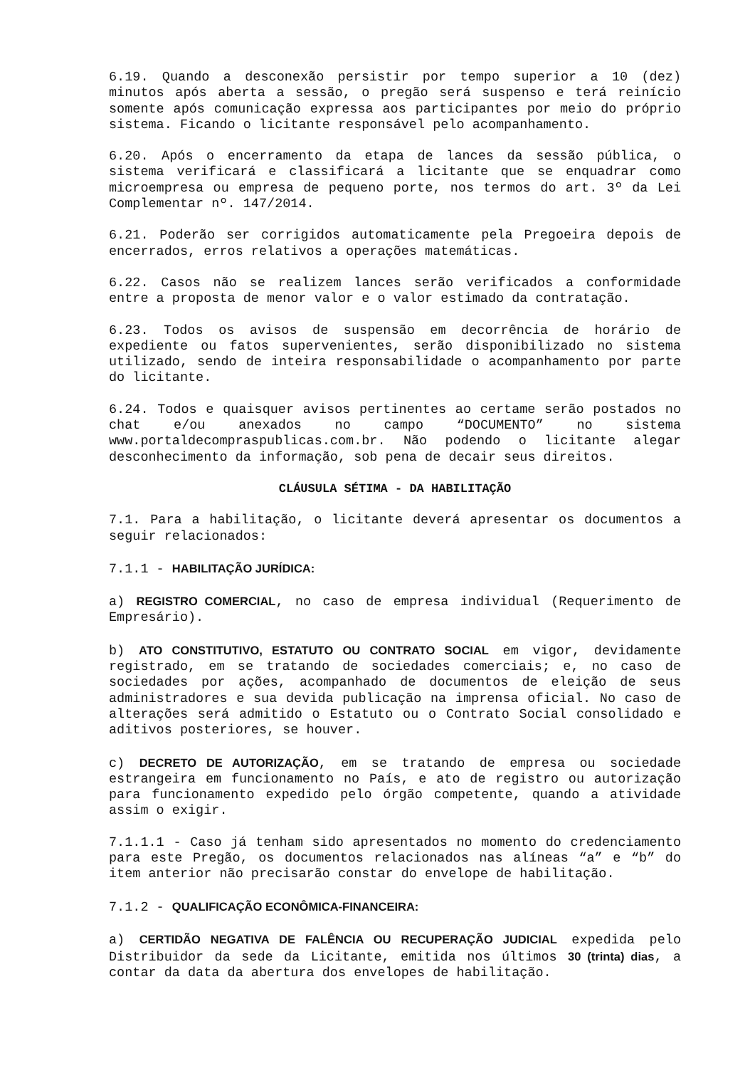6.19. Quando a desconexão persistir por tempo superior a 10 (dez) minutos após aberta a sessão, o pregão será suspenso e terá reinício somente após comunicação expressa aos participantes por meio do próprio sistema. Ficando o licitante responsável pelo acompanhamento.
6.20. Após o encerramento da etapa de lances da sessão pública, o sistema verificará e classificará a licitante que se enquadrar como microempresa ou empresa de pequeno porte, nos termos do art. 3º da Lei Complementar nº. 147/2014.
6.21. Poderão ser corrigidos automaticamente pela Pregoeira depois de encerrados, erros relativos a operações matemáticas.
6.22. Casos não se realizem lances serão verificados a conformidade entre a proposta de menor valor e o valor estimado da contratação.
6.23. Todos os avisos de suspensão em decorrência de horário de expediente ou fatos supervenientes, serão disponibilizado no sistema utilizado, sendo de inteira responsabilidade o acompanhamento por parte do licitante.
6.24. Todos e quaisquer avisos pertinentes ao certame serão postados no chat e/ou anexados no campo “DOCUMENTO” no sistema www.portaldecompraspublicas.com.br. Não podendo o licitante alegar desconhecimento da informação, sob pena de decair seus direitos.
CLÁUSULA SÉTIMA - DA HABILITAÇÃO
7.1. Para a habilitação, o licitante deverá apresentar os documentos a seguir relacionados:
7.1.1 - HABILITAÇÃO JURÍDICA:
a) REGISTRO COMERCIAL, no caso de empresa individual (Requerimento de Empresário).
b) ATO CONSTITUTIVO, ESTATUTO OU CONTRATO SOCIAL em vigor, devidamente registrado, em se tratando de sociedades comerciais; e, no caso de sociedades por ações, acompanhado de documentos de eleição de seus administradores e sua devida publicação na imprensa oficial. No caso de alterações será admitido o Estatuto ou o Contrato Social consolidado e aditivos posteriores, se houver.
c) DECRETO DE AUTORIZAÇÃO, em se tratando de empresa ou sociedade estrangeira em funcionamento no País, e ato de registro ou autorização para funcionamento expedido pelo órgão competente, quando a atividade assim o exigir.
7.1.1.1 - Caso já tenham sido apresentados no momento do credenciamento para este Pregão, os documentos relacionados nas alíneas “a” e “b” do item anterior não precisarão constar do envelope de habilitação.
7.1.2 - QUALIFICAÇÃO ECONÔMICA-FINANCEIRA:
a) CERTIDÃO NEGATIVA DE FALÊNCIA OU RECUPERAÇÃO JUDICIAL expedida pelo Distribuidor da sede da Licitante, emitida nos últimos 30 (trinta) dias, a contar da data da abertura dos envelopes de habilitação.